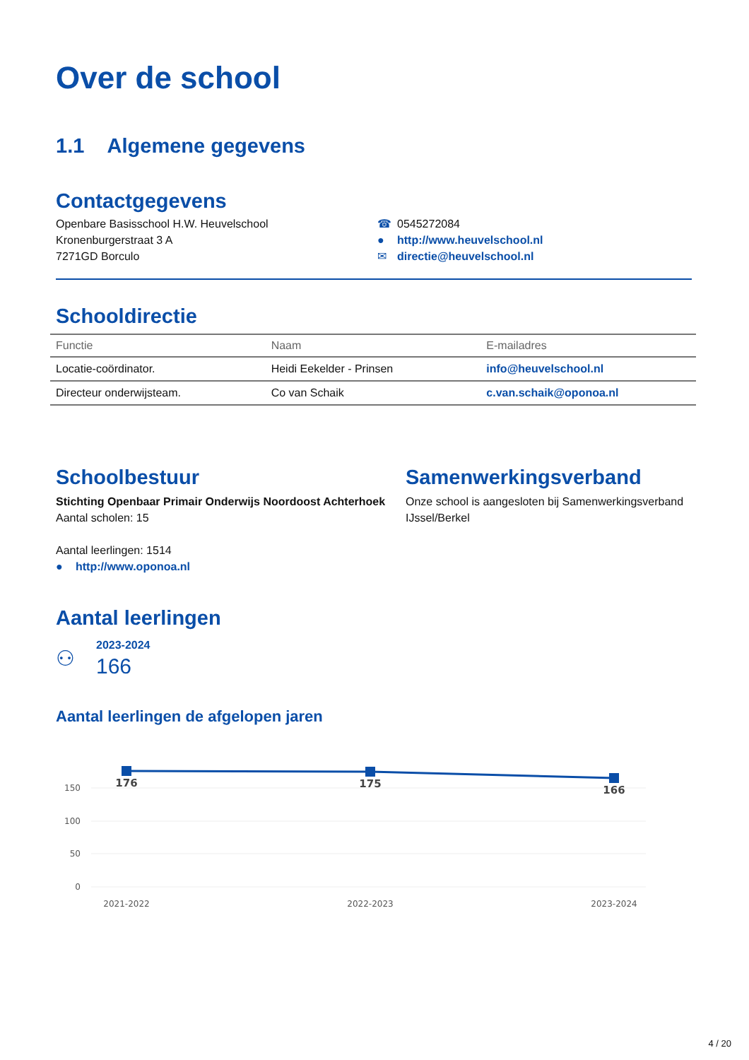Over de school
1.1 Algemene gegevens
Contactgegevens
Openbare Basisschool H.W. Heuvelschool
Kronenburgerstraat 3 A
7271GD Borculo
☎ 0545272084
● http://www.heuvelschool.nl
✉ directie@heuvelschool.nl
Schooldirectie
| Functie | Naam | E-mailadres |
| --- | --- | --- |
| Locatie-coördinator. | Heidi Eekelder - Prinsen | info@heuvelschool.nl |
| Directeur onderwijsteam. | Co van Schaik | c.van.schaik@oponoa.nl |
Schoolbestuur
Stichting Openbaar Primair Onderwijs Noordoost Achterhoek
Aantal scholen: 15
Aantal leerlingen: 1514
● http://www.oponoa.nl
Samenwerkingsverband
Onze school is aangesloten bij Samenwerkingsverband IJssel/Berkel
Aantal leerlingen
⚇
2023-2024
166
Aantal leerlingen de afgelopen jaren
150
100
50
0
176
175
166
2021-2022
2022-2023
2023-2024
4 / 20